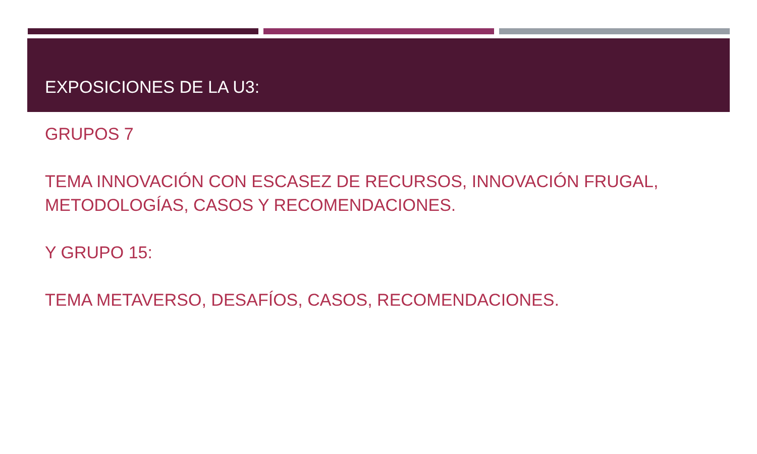EXPOSICIONES DE LA U3:
GRUPOS 7
TEMA INNOVACIÓN CON ESCASEZ DE RECURSOS, INNOVACIÓN FRUGAL, METODOLOGÍAS, CASOS Y RECOMENDACIONES.
Y GRUPO 15:
TEMA METAVERSO, DESAFÍOS, CASOS, RECOMENDACIONES.